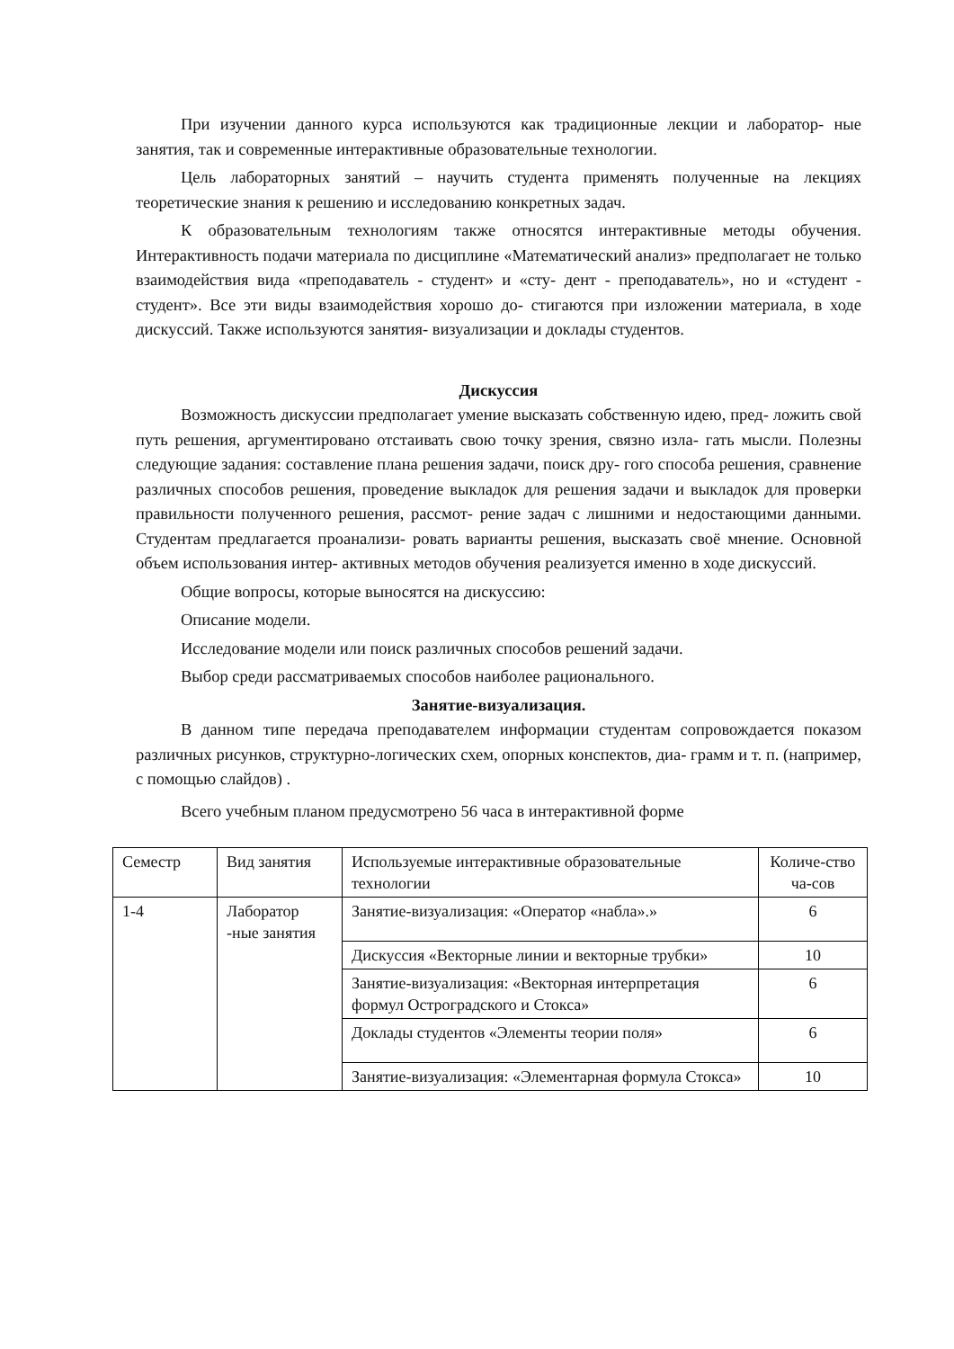При изучении данного курса используются как традиционные лекции и лаборатор- ные занятия, так и современные интерактивные образовательные технологии.
Цель лабораторных занятий – научить студента применять полученные на лекциях теоретические знания к решению и исследованию конкретных задач.
К образовательным технологиям также относятся интерактивные методы обучения. Интерактивность подачи материала по дисциплине «Математический анализ» предполагает не только взаимодействия вида «преподаватель - студент» и «сту- дент - преподаватель», но и «студент - студент». Все эти виды взаимодействия хорошо до- стигаются при изложении материала, в ходе дискуссий. Также используются занятия- визуализации и доклады студентов.
Дискуссия
Возможность дискуссии предполагает умение высказать собственную идею, пред- ложить свой путь решения, аргументировано отстаивать свою точку зрения, связно изла- гать мысли. Полезны следующие задания: составление плана решения задачи, поиск дру- гого способа решения, сравнение различных способов решения, проведение выкладок для решения задачи и выкладок для проверки правильности полученного решения, рассмот- рение задач с лишними и недостающими данными. Студентам предлагается проанализи- ровать варианты решения, высказать своё мнение. Основной объем использования интер- активных методов обучения реализуется именно в ходе дискуссий.
Общие вопросы, которые выносятся на дискуссию:
Описание модели.
Исследование модели или поиск различных способов решений задачи.
Выбор среди рассматриваемых способов наиболее рационального.
Занятие-визуализация.
В данном типе передача преподавателем информации студентам сопровождается показом различных рисунков, структурно-логических схем, опорных конспектов, диа- грамм и т. п. (например, с помощью слайдов) .
Всего учебным планом предусмотрено 56 часа в интерактивной форме
| Семестр | Вид занятия | Используемые интерактивные образовательные технологии | Количе-ство ча-сов |
| 1-4 | Лаборатор -ные занятия | Занятие-визуализация: «Оператор «набла».» | 6 |
| | | Дискуссия «Векторные линии и векторные трубки» | 10 |
| | | Занятие-визуализация: «Векторная интерпретация формул Остроградского и Стокса» | 6 |
| | | Доклады студентов «Элементы теории поля» | 6 |
| | | Занятие-визуализация: «Элементарная формула Стокса» | 10 |